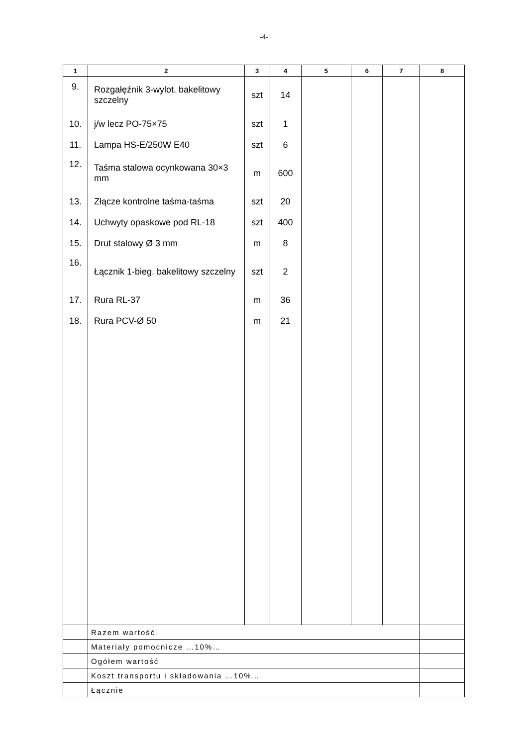-4-
| 1 | 2 | 3 | 4 | 5 | 6 | 7 | 8 |
| --- | --- | --- | --- | --- | --- | --- | --- |
| 9. | Rozgałęźnik 3-wylot. bakelitowy szczelny | szt | 14 | | | | |
| 10. | j/w lecz PO-75×75 | szt | 1 | | | | |
| 11. | Lampa HS-E/250W E40 | szt | 6 | | | | |
| 12. | Taśma stalowa ocynkowana 30×3 mm | m | 600 | | | | |
| 13. | Złącze kontrolne taśma-taśma | szt | 20 | | | | |
| 14. | Uchwyty opaskowe pod RL-18 | szt | 400 | | | | |
| 15. | Drut stalowy Ø 3 mm | m | 8 | | | | |
| 16. | Łącznik 1-bieg. bakelitowy szczelny | szt | 2 | | | | |
| 17. | Rura RL-37 | m | 36 | | | | |
| 18. | Rura PCV-Ø 50 | m | 21 | | | | |
| | Razem wartość | | | | | | |
| | Materiały pomocnicze …10%… | | | | | | |
| | Ogółem wartość | | | | | | |
| | Koszt transportu i składowania …10%… | | | | | | |
| | Łącznie | | | | | | |